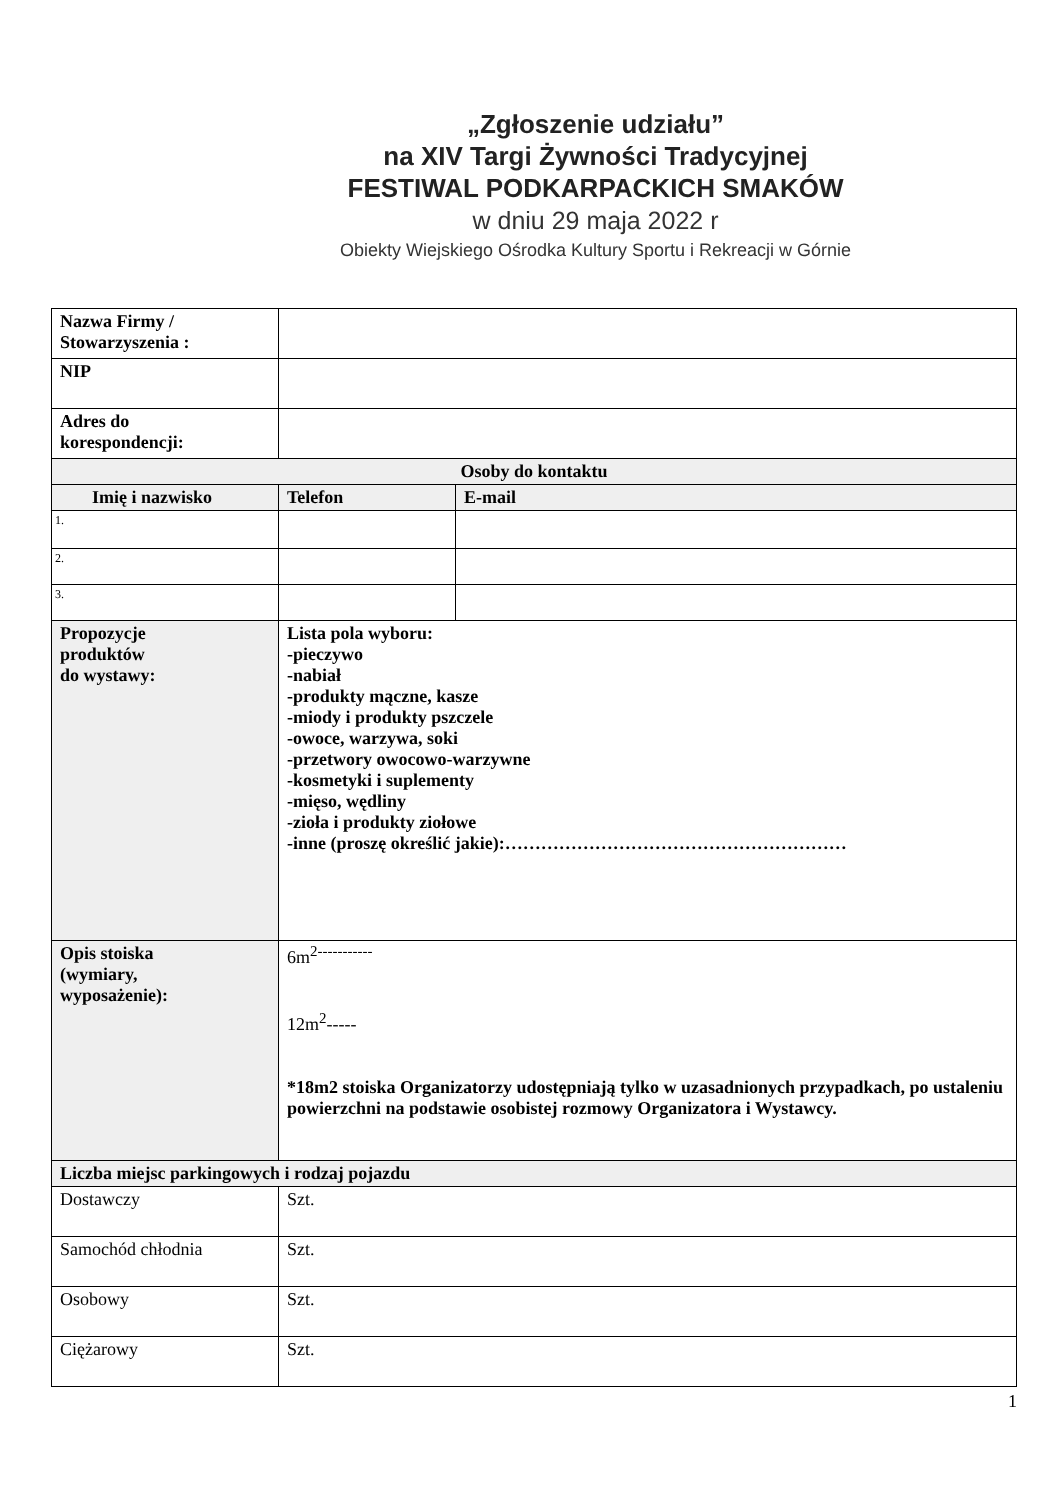„Zgłoszenie udziału”
na XIV Targi Żywności Tradycyjnej
FESTIWAL PODKARPACKICH SMAKÓW
w dniu 29 maja 2022 r
Obiekty Wiejskiego Ośrodka Kultury Sportu i Rekreacji w Górnie
| Nazwa Firmy / Stowarzyszenia : | | | |
| NIP | | | |
| Adres do korespondencji: | | | |
| Osoby do kontaktu | | | |
| Imię i nazwisko | | Telefon | E-mail |
| 1. | | | |
| 2. | | | |
| 3. | | | |
| Propozycje produktów do wystawy: | Lista pola wyboru: -pieczywo -nabiał -produkty mączne, kasze -miody i produkty pszczele -owoce, warzywa, soki -przetwory owocowo-warzywne -kosmetyki i suplementy -mięso, wędliny -zioła i produkty ziołowe -inne (proszę określić jakie):………………………………………………… | | |
| Opis stoiska (wymiary, wyposażenie): | 6m<sup>2-----------</sup> 12m<sup>2</sup>----- *18m2 stoiska Organizatorzy udostępniają tylko w uzasadnionych przypadkach, po ustaleniu powierzchni na podstawie osobistej rozmowy Organizatora i Wystawcy. | | |
| Liczba miejsc parkingowych i rodzaj pojazdu | | | |
| Dostawczy | Szt. | | |
| Samochód chłodnia | Szt. | | |
| Osobowy | Szt. | | |
| Ciężarowy | Szt. | | |
1